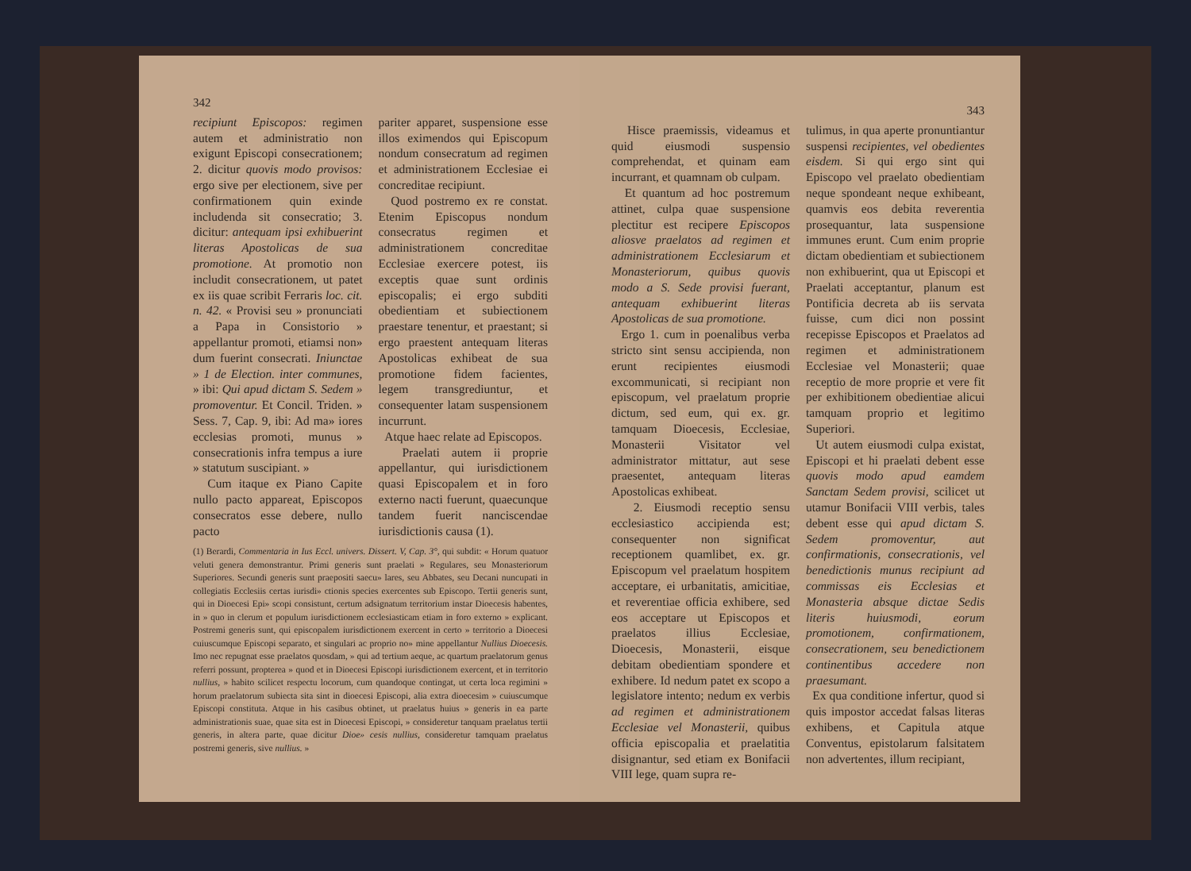342
recipiunt Episcopos: regimen autem et administratio non exigunt Episcopi consecrationem; 2. dicitur quovis modo provisos: ergo sive per electionem, sive per confirmationem quin exinde includenda sit consecratio; 3. dicitur: antequam ipsi exhibuerint literas Apostolicas de sua promotione. At promotio non includit consecrationem, ut patet ex iis quae scribit Ferraris loc. cit. n. 42. « Provisi seu » pronunciati a Papa in Consistorio » appellantur promoti, etiamsi non» dum fuerint consecrati. Iniunctae » 1 de Election. inter communes, » ibi: Qui apud dictam S. Sedem » promoventur. Et Concil. Triden. » Sess. 7, Cap. 9, ibi: Ad ma» iores ecclesias promoti, munus » consecrationis infra tempus a iure » statutum suscipiant. »
Cum itaque ex Piano Capite nullo pacto appareat, Episcopos consecratos esse debere, nullo pacto
pariter apparet, suspensione esse illos eximendos qui Episcopum nondum consecratum ad regimen et administrationem Ecclesiae ei concreditae recipiunt.
Quod postremo ex re constat. Etenim Episcopus nondum consecratus regimen et administrationem concreditae Ecclesiae exercere potest, iis exceptis quae sunt ordinis episcopalis; ei ergo subditi obedientiam et subiectionem praestare tenentur, et praestant; si ergo praestent antequam literas Apostolicas exhibeat de sua promotione fidem facientes, legem transgrediuntur, et consequenter latam suspensionem incurrunt.
Atque haec relate ad Episcopos.
Praelati autem ii proprie appellantur, qui iurisdictionem quasi Episcopalem et in foro externo nacti fuerunt, quaecunque tandem fuerit nanciscendae iurisdictionis causa (1).
(1) Berardi, Commentaria in Ius Eccl. univers. Dissert. V, Cap. 3°, qui subdit: « Horum quatuor veluti genera demonstrantur. Primi generis sunt praelati » Regulares, seu Monasteriorum Superiores. Secundi generis sunt praepositi saecu» lares, seu Abbates, seu Decani nuncupati in collegiatis Ecclesiis certas iurisdi» ctionis species exercentes sub Episcopo. Tertii generis sunt, qui in Dioecesi Epi» scopi consistunt, certum adsignatum territorium instar Dioecesis habentes, in » quo in clerum et populum iurisdictionem ecclesiasticam etiam in foro externo » explicant. Postremi generis sunt, qui episcopalem iurisdictionem exercent in certo » territorio a Dioecesi cuiuscumque Episcopi separato, et singulari ac proprio no» mine appellantur Nullius Dioecesis. Imo nec repugnat esse praelatos quosdam, » qui ad tertium aeque, ac quartum praelatorum genus referri possunt, propterea » quod et in Dioecesi Episcopi iurisdictionem exercent, et in territorio nullius, » habito scilicet respectu locorum, cum quandoque contingat, ut certa loca regimini » horum praelatorum subiecta sita sint in dioecesi Episcopi, alia extra dioecesim » cuiuscumque Episcopi constituta. Atque in his casibus obtinet, ut praelatus huius » generis in ea parte administrationis suae, quae sita est in Dioecesi Episcopi, » consideretur tanquam praelatus tertii generis, in altera parte, quae dicitur Dioe» cesis nullius, consideretur tamquam praelatus postremi generis, sive nullius. »
343
Hisce praemissis, videamus et quid eiusmodi suspensio comprehendat, et quinam eam incurrant, et quamnam ob culpam.
Et quantum ad hoc postremum attinet, culpa quae suspensione plectitur est recipere Episcopos aliosve praelatos ad regimen et administrationem Ecclesiarum et Monasteriorum, quibus quovis modo a S. Sede provisi fuerant, antequam exhibuerint literas Apostolicas de sua promotione.
Ergo 1. cum in poenalibus verba stricto sint sensu accipienda, non erunt recipientes eiusmodi excommunicati, si recipiant non episcopum, vel praelatum proprie dictum, sed eum, qui ex. gr. tamquam Dioecesis, Ecclesiae, Monasterii Visitator vel administrator mittatur, aut sese praesentet, antequam literas Apostolicas exhibeat.
2. Eiusmodi receptio sensu ecclesiastico accipienda est; consequenter non significat receptionem quamlibet, ex. gr. Episcopum vel praelatum hospitem acceptare, ei urbanitatis, amicitiae, et reverentiae officia exhibere, sed eos acceptare ut Episcopos et praelatos illius Ecclesiae, Dioecesis, Monasterii, eisque debitam obedientiam spondere et exhibere. Id nedum patet ex scopo a legislatore intento; nedum ex verbis ad regimen et administrationem Ecclesiae vel Monasterii, quibus officia episcopalia et praelatitia disignantur, sed etiam ex Bonifacii VIII lege, quam supra re-
tulimus, in qua aperte pronuntiantur suspensi recipientes, vel obedientes eisdem. Si qui ergo sint qui Episcopo vel praelato obedientiam neque spondeant neque exhibeant, quamvis eos debita reverentia prosequantur, lata suspensione immunes erunt. Cum enim proprie dictam obedientiam et subiectionem non exhibuerint, qua ut Episcopi et Praelati acceptantur, planum est Pontificia decreta ab iis servata fuisse, cum dici non possint recepisse Episcopos et Praelatos ad regimen et administrationem Ecclesiae vel Monasterii; quae receptio de more proprie et vere fit per exhibitionem obedientiae alicui tamquam proprio et legitimo Superiori.
Ut autem eiusmodi culpa existat, Episcopi et hi praelati debent esse quovis modo apud eamdem Sanctam Sedem provisi, scilicet ut utamur Bonifacii VIII verbis, tales debent esse qui apud dictam S. Sedem promoventur, aut confirmationis, consecrationis, vel benedictionis munus recipiunt ad commissas eis Ecclesias et Monasteria absque dictae Sedis literis huiusmodi, eorum promotionem, confirmationem, consecrationem, seu benedictionem continentibus accedere non praesumant.
Ex qua conditione infertur, quod si quis impostor accedat falsas literas exhibens, et Capitula atque Conventus, epistolarum falsitatem non advertentes, illum recipiant,